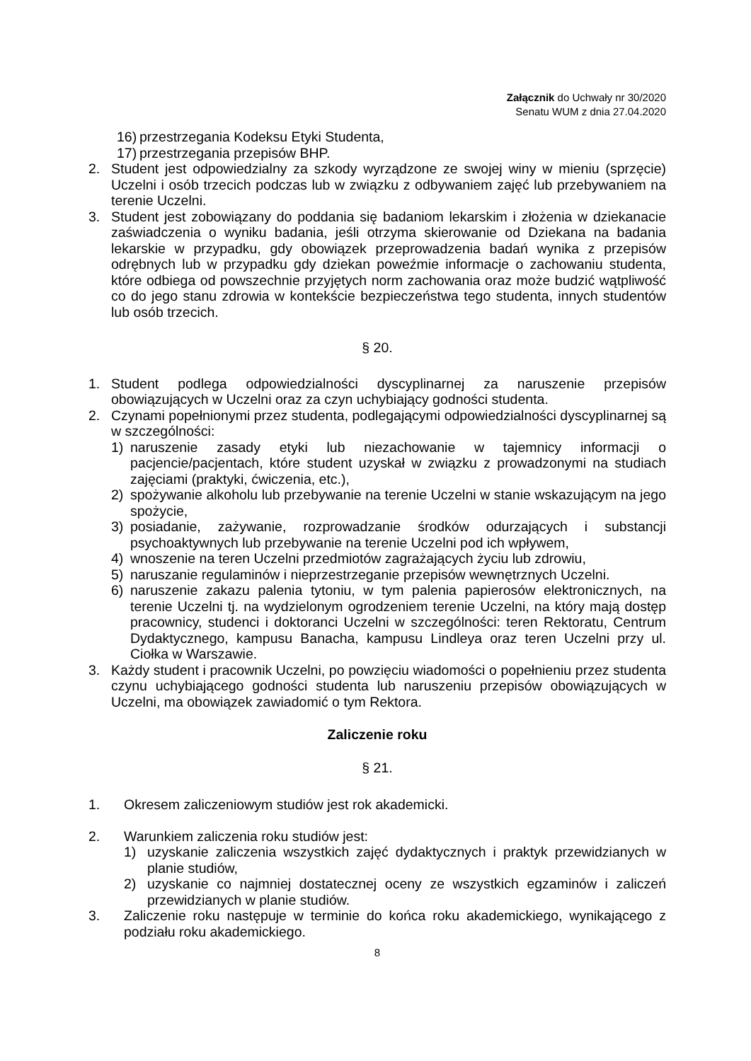Załącznik do Uchwały nr 30/2020
Senatu WUM z dnia 27.04.2020
16) przestrzegania Kodeksu Etyki Studenta,
17) przestrzegania przepisów BHP.
2. Student jest odpowiedzialny za szkody wyrządzone ze swojej winy w mieniu (sprzęcie) Uczelni i osób trzecich podczas lub w związku z odbywaniem zajęć lub przebywaniem na terenie Uczelni.
3. Student jest zobowiązany do poddania się badaniom lekarskim i złożenia w dziekanacie zaświadczenia o wyniku badania, jeśli otrzyma skierowanie od Dziekana na badania lekarskie w przypadku, gdy obowiązek przeprowadzenia badań wynika z przepisów odrębnych lub w przypadku gdy dziekan poweźmie informacje o zachowaniu studenta, które odbiega od powszechnie przyjętych norm zachowania oraz może budzić wątpliwość co do jego stanu zdrowia w kontekście bezpieczeństwa tego studenta, innych studentów lub osób trzecich.
§ 20.
1. Student podlega odpowiedzialności dyscyplinarnej za naruszenie przepisów obowiązujących w Uczelni oraz za czyn uchybiający godności studenta.
2. Czynami popełnionymi przez studenta, podlegającymi odpowiedzialności dyscyplinarnej są w szczególności:
1) naruszenie zasady etyki lub niezachowanie w tajemnicy informacji o pacjencie/pacjentach, które student uzyskał w związku z prowadzonymi na studiach zajęciami (praktyki, ćwiczenia, etc.),
2) spożywanie alkoholu lub przebywanie na terenie Uczelni w stanie wskazującym na jego spożycie,
3) posiadanie, zażywanie, rozprowadzanie środków odurzających i substancji psychoaktywnych lub przebywanie na terenie Uczelni pod ich wpływem,
4) wnoszenie na teren Uczelni przedmiotów zagrażających życiu lub zdrowiu,
5) naruszanie regulaminów i nieprzestrzeganie przepisów wewnętrznych Uczelni.
6) naruszenie zakazu palenia tytoniu, w tym palenia papierosów elektronicznych, na terenie Uczelni tj. na wydzielonym ogrodzeniem terenie Uczelni, na który mają dostęp pracownicy, studenci i doktoranci Uczelni w szczególności: teren Rektoratu, Centrum Dydaktycznego, kampusu Banacha, kampusu Lindleya oraz teren Uczelni przy ul. Ciołka w Warszawie.
3. Każdy student i pracownik Uczelni, po powzięciu wiadomości o popełnieniu przez studenta czynu uchybiającego godności studenta lub naruszeniu przepisów obowiązujących w Uczelni, ma obowiązek zawiadomić o tym Rektora.
Zaliczenie roku
§ 21.
1. Okresem zaliczeniowym studiów jest rok akademicki.
2. Warunkiem zaliczenia roku studiów jest:
1) uzyskanie zaliczenia wszystkich zajęć dydaktycznych i praktyk przewidzianych w planie studiów,
2) uzyskanie co najmniej dostatecznej oceny ze wszystkich egzaminów i zaliczeń przewidzianych w planie studiów.
3. Zaliczenie roku następuje w terminie do końca roku akademickiego, wynikającego z podziału roku akademickiego.
8